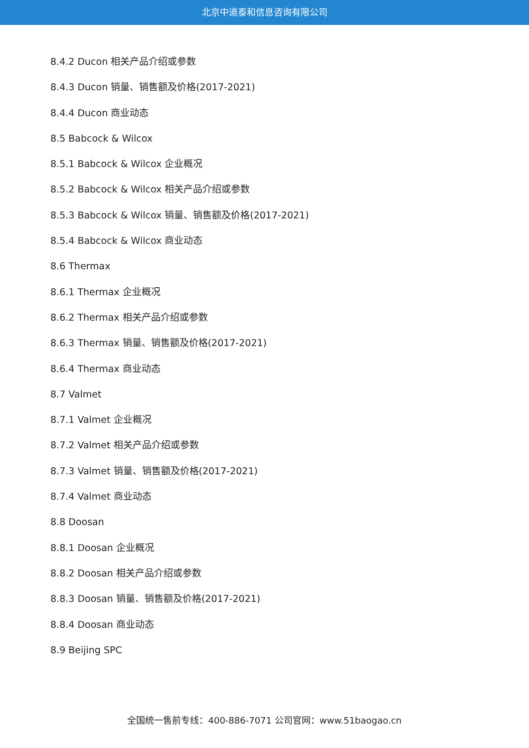北京中道泰和信息咨询有限公司
8.4.2 Ducon 相关产品介绍或参数
8.4.3 Ducon 销量、销售额及价格(2017-2021)
8.4.4 Ducon 商业动态
8.5 Babcock & Wilcox
8.5.1 Babcock & Wilcox 企业概况
8.5.2 Babcock & Wilcox 相关产品介绍或参数
8.5.3 Babcock & Wilcox 销量、销售额及价格(2017-2021)
8.5.4 Babcock & Wilcox 商业动态
8.6 Thermax
8.6.1 Thermax 企业概况
8.6.2 Thermax 相关产品介绍或参数
8.6.3 Thermax 销量、销售额及价格(2017-2021)
8.6.4 Thermax 商业动态
8.7 Valmet
8.7.1 Valmet 企业概况
8.7.2 Valmet 相关产品介绍或参数
8.7.3 Valmet 销量、销售额及价格(2017-2021)
8.7.4 Valmet 商业动态
8.8 Doosan
8.8.1 Doosan 企业概况
8.8.2 Doosan 相关产品介绍或参数
8.8.3 Doosan 销量、销售额及价格(2017-2021)
8.8.4 Doosan 商业动态
8.9 Beijing SPC
全国统一售前专线：400-886-7071 公司官网：www.51baogao.cn